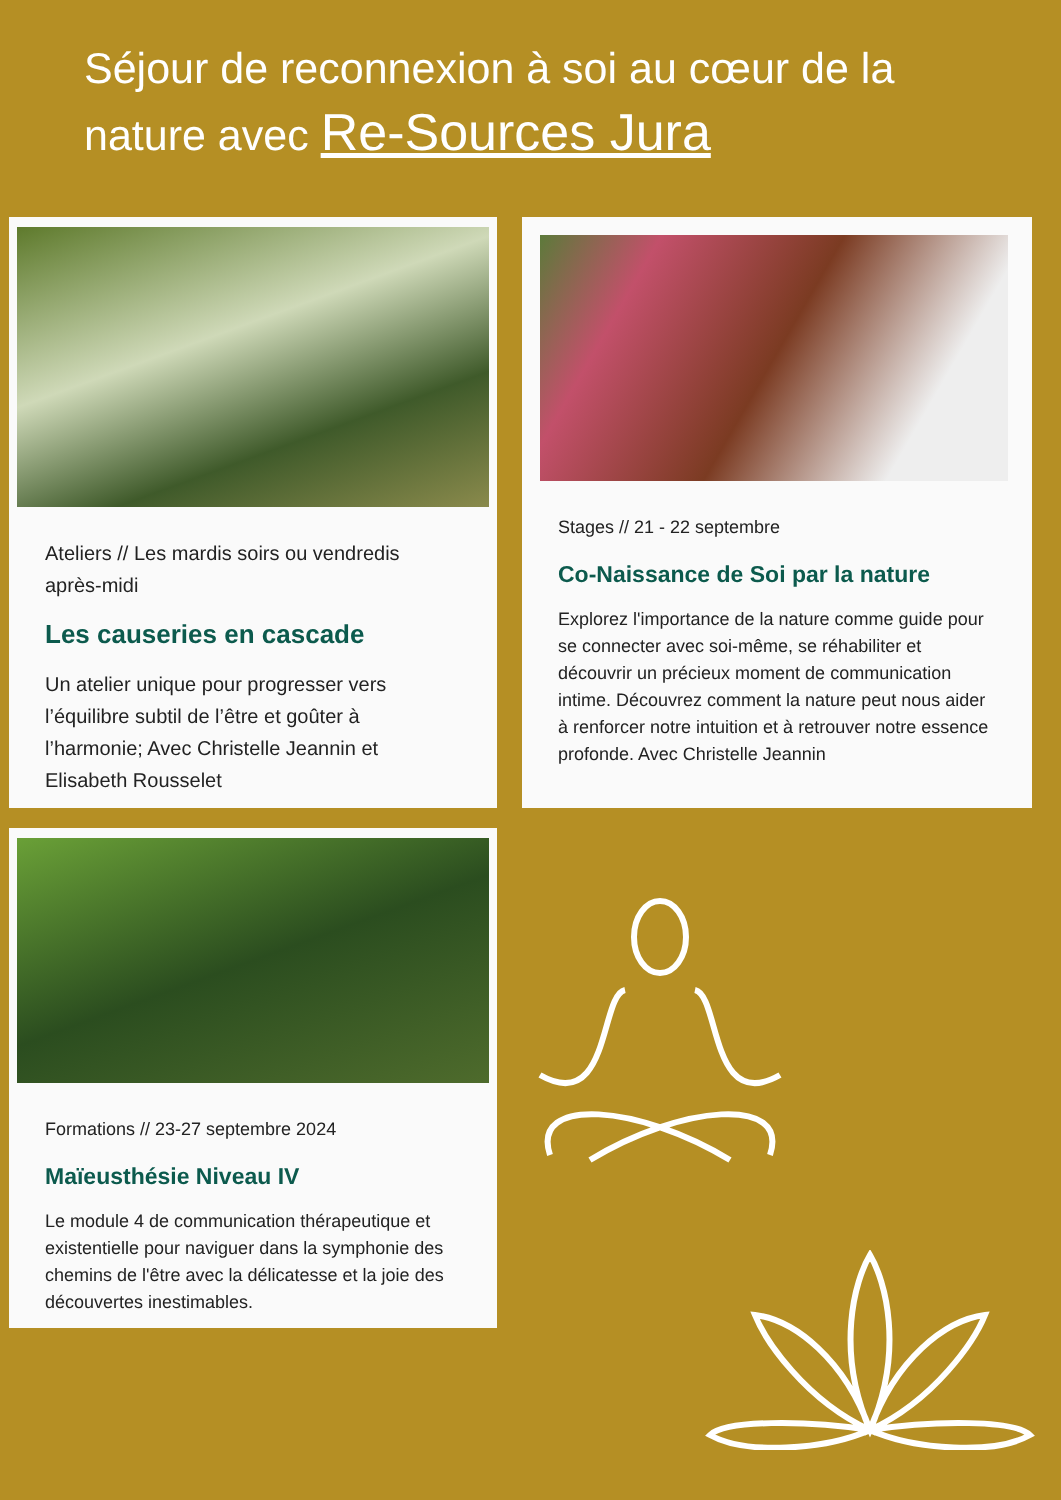Séjour de reconnexion à soi au cœur de la nature avec Re-Sources Jura
Ateliers // Les mardis soirs ou vendredis après-midi
Les causeries en cascade
Un atelier unique pour progresser vers l’équilibre subtil de l’être et goûter à l’harmonie; Avec Christelle Jeannin et Elisabeth Rousselet
Stages // 21 - 22 septembre
Co-Naissance de Soi par la nature
Explorez l'importance de la nature comme guide pour se connecter avec soi-même, se réhabiliter et découvrir un précieux moment de communication intime. Découvrez comment la nature peut nous aider à renforcer notre intuition et à retrouver notre essence profonde. Avec Christelle Jeannin
Formations // 23-27 septembre 2024
Maïeusthésie Niveau IV
Le module 4 de communication thérapeutique et existentielle pour naviguer dans la symphonie des chemins de l'être avec la délicatesse et la joie des découvertes inestimables.